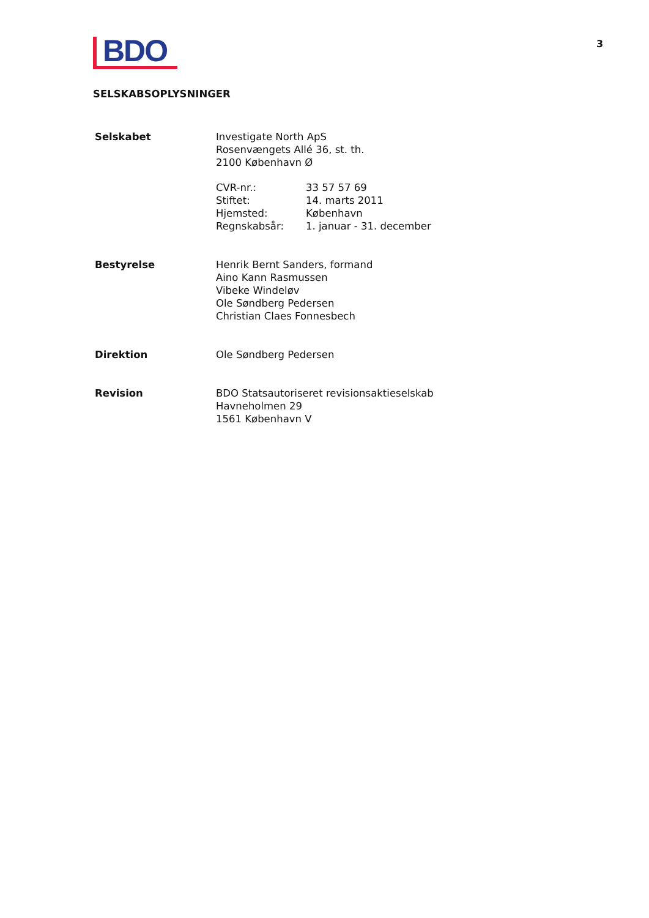3
BDO
SELSKABSOPLYSNINGER
Selskabet Investigate North ApS
Rosenvængets Allé 36, st. th.
2100 København Ø
CVR-nr.:
Stiftet:
Hjemsted:
Regnskabsår:
33 57 57 69
14. marts 2011
København
1. januar - 31. december
Bestyrelse Henrik Bernt Sanders, formand
Aino Kann Rasmussen
Vibeke Windeløv
Ole Søndberg Pedersen
Christian Claes Fonnesbech
Direktion Ole Søndberg Pedersen
Revision BDO Statsautoriseret revisionsaktieselskab
Havneholmen 29
1561 København V